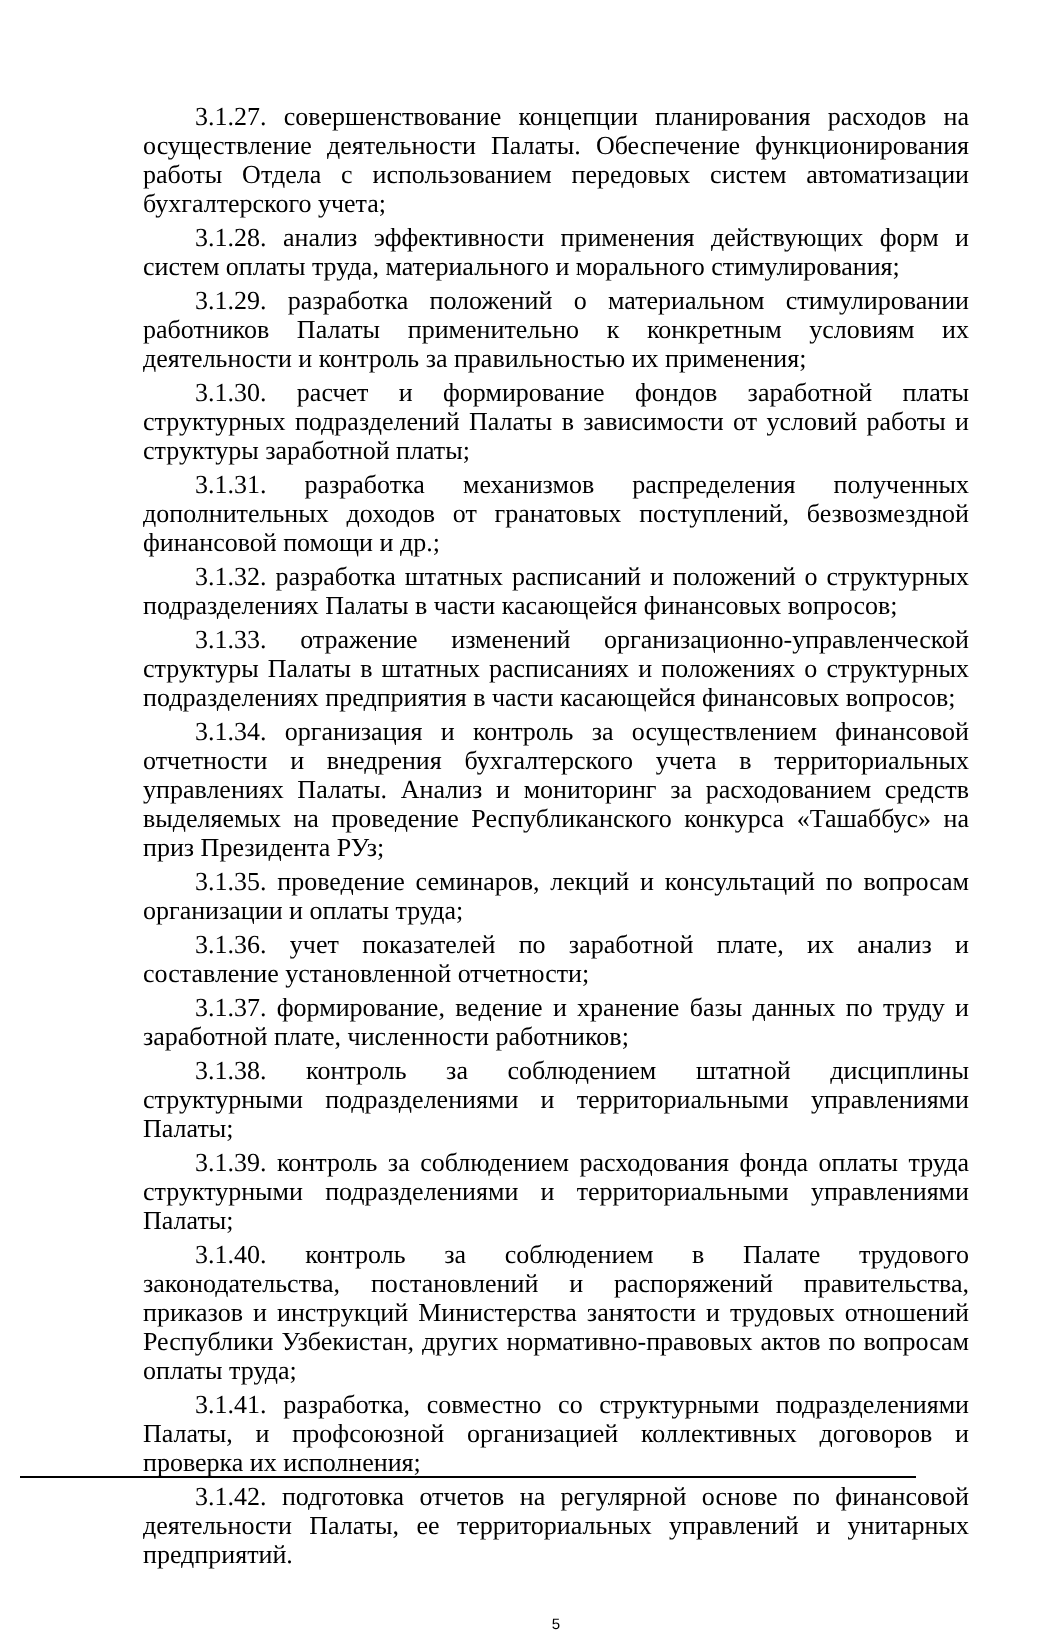3.1.27. совершенствование концепции планирования расходов на осуществление деятельности Палаты. Обеспечение функционирования работы Отдела с использованием передовых систем автоматизации бухгалтерского учета;
3.1.28. анализ эффективности применения действующих форм и систем оплаты труда, материального и морального стимулирования;
3.1.29. разработка положений о материальном стимулировании работников Палаты применительно к конкретным условиям их деятельности и контроль за правильностью их применения;
3.1.30. расчет и формирование фондов заработной платы структурных подразделений Палаты в зависимости от условий работы и структуры заработной платы;
3.1.31. разработка механизмов распределения полученных дополнительных доходов от гранатовых поступлений, безвозмездной финансовой помощи и др.;
3.1.32. разработка штатных расписаний и положений о структурных подразделениях Палаты в части касающейся финансовых вопросов;
3.1.33. отражение изменений организационно-управленческой структуры Палаты в штатных расписаниях и положениях о структурных подразделениях предприятия в части касающейся финансовых вопросов;
3.1.34. организация и контроль за осуществлением финансовой отчетности и внедрения бухгалтерского учета в территориальных управлениях Палаты. Анализ и мониторинг за расходованием средств выделяемых на проведение Республиканского конкурса «Ташаббус» на приз Президента РУз;
3.1.35. проведение семинаров, лекций и консультаций по вопросам организации и оплаты труда;
3.1.36. учет показателей по заработной плате, их анализ и составление установленной отчетности;
3.1.37. формирование, ведение и хранение базы данных по труду и заработной плате, численности работников;
3.1.38. контроль за соблюдением штатной дисциплины структурными подразделениями и территориальными управлениями Палаты;
3.1.39. контроль за соблюдением расходования фонда оплаты труда структурными подразделениями и территориальными управлениями Палаты;
3.1.40. контроль за соблюдением в Палате трудового законодательства, постановлений и распоряжений правительства, приказов и инструкций Министерства занятости и трудовых отношений Республики Узбекистан, других нормативно-правовых актов по вопросам оплаты труда;
3.1.41. разработка, совместно со структурными подразделениями Палаты, и профсоюзной организацией коллективных договоров и проверка их исполнения;
3.1.42. подготовка отчетов на регулярной основе по финансовой деятельности Палаты, ее территориальных управлений и унитарных предприятий.
5